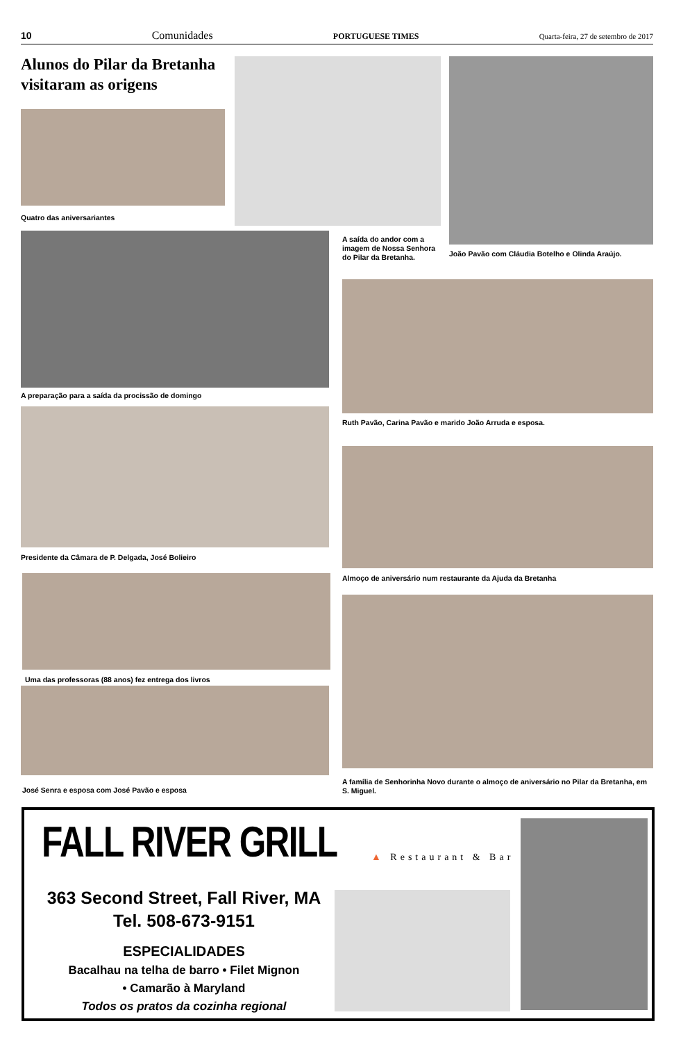10 Comunidades PORTUGUESE TIMES Quarta-feira, 27 de setembro de 2017
Alunos do Pilar da Bretanha visitaram as origens
Quatro das aniversariantes
A saída do andor com a imagem de Nossa Senhora do Pilar da Bretanha.
João Pavão com Cláudia Botelho e Olinda Araújo.
A preparação para a saída da procissão de domingo
Ruth Pavão, Carina Pavão e marido João Arruda e esposa.
Presidente da Câmara de P. Delgada, José Bolieiro
Almoço de aniversário num restaurante da Ajuda da Bretanha
Uma das professoras (88 anos) fez entrega dos livros
José Senra e esposa com José Pavão e esposa
A família de Senhorinha Novo durante o almoço de aniversário no Pilar da Bretanha, em S. Miguel.
FALL RIVER GRILL ▲ Restaurant & Bar
363 Second Street, Fall River, MA
Tel. 508-673-9151
ESPECIALIDADES
Bacalhau na telha de barro • Filet Mignon
• Camarão à Maryland
Todos os pratos da cozinha regional